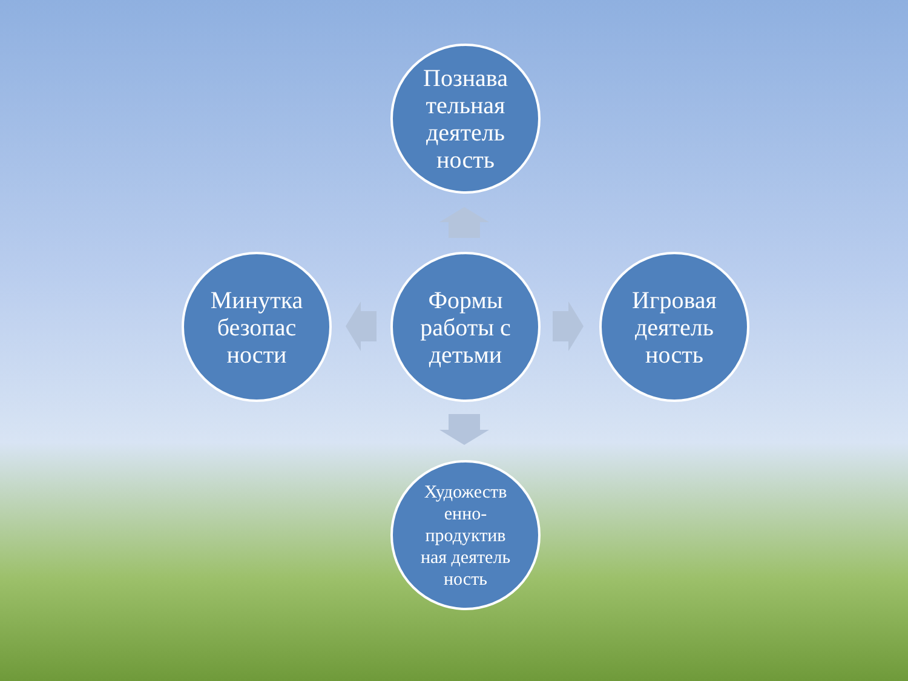Познава
тельная
деятель
ность
Минутка
безопас
ности
Формы
работы с
детьми
Игровая
деятель
ность
Художеств
енно-
продуктив
ная деятель
ность